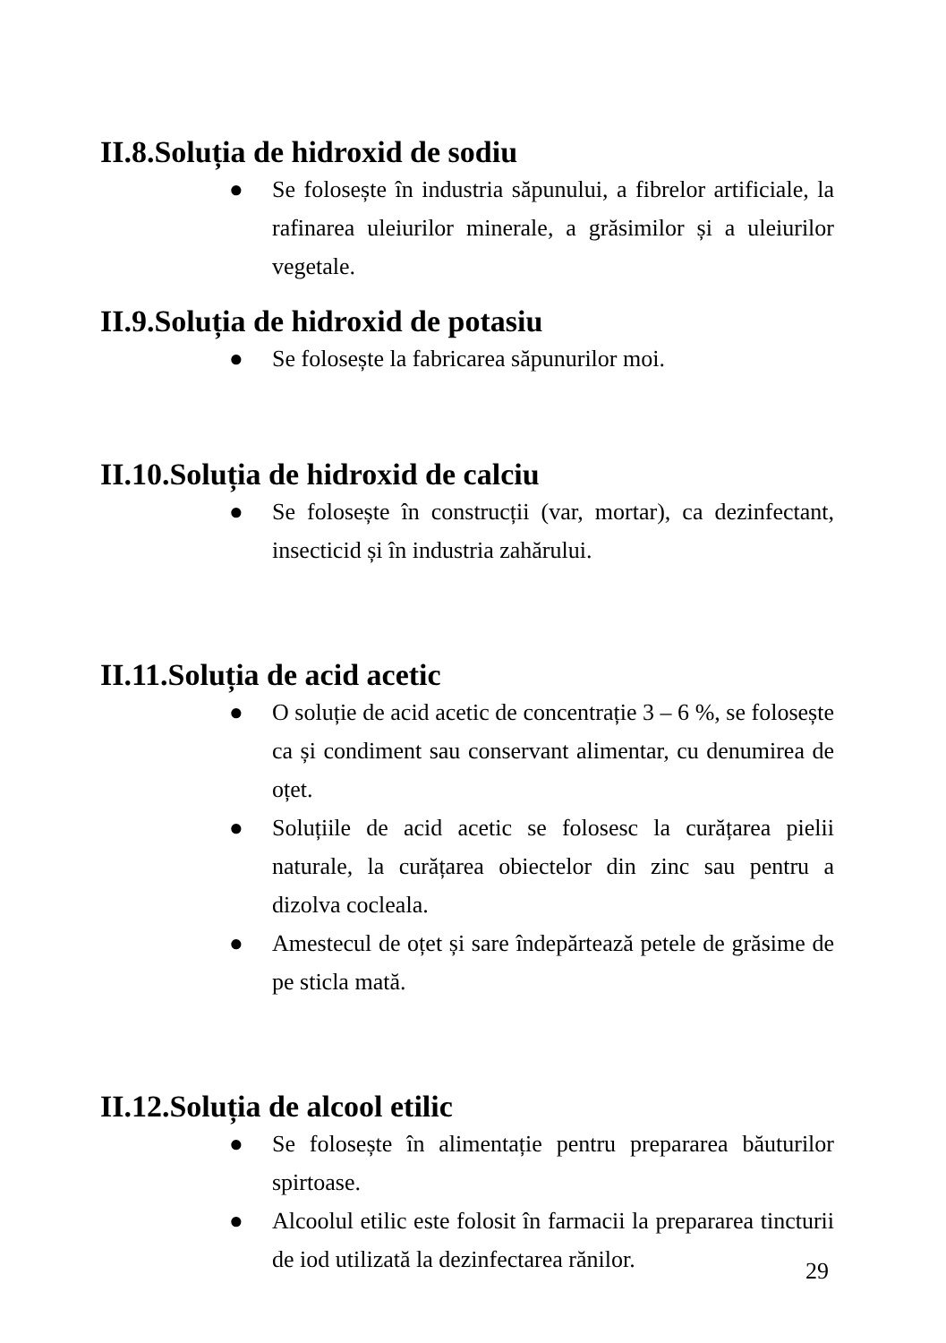II.8.Soluția de hidroxid de sodiu
● Se folosește în industria săpunului, a fibrelor artificiale, la rafinarea uleiurilor minerale, a grăsimilor și a uleiurilor vegetale.
II.9.Soluția de hidroxid de potasiu
● Se folosește la fabricarea săpunurilor moi.
II.10.Soluția de hidroxid de calciu
● Se folosește în construcții (var, mortar), ca dezinfectant, insecticid și în industria zahărului.
II.11.Soluția de acid acetic
● O soluție de acid acetic de concentrație 3 – 6 %, se folosește ca și condiment sau conservant alimentar, cu denumirea de oțet.
● Soluțiile de acid acetic se folosesc la curățarea pielii naturale, la curățarea obiectelor din zinc sau pentru a dizolva cocleala.
● Amestecul de oțet și sare îndepărtează petele de grăsime de pe sticla mată.
II.12.Soluția de alcool etilic
● Se folosește în alimentație pentru prepararea băuturilor spirtoase.
● Alcoolul etilic este folosit în farmacii la prepararea tincturii de iod utilizată la dezinfectarea rănilor.
29